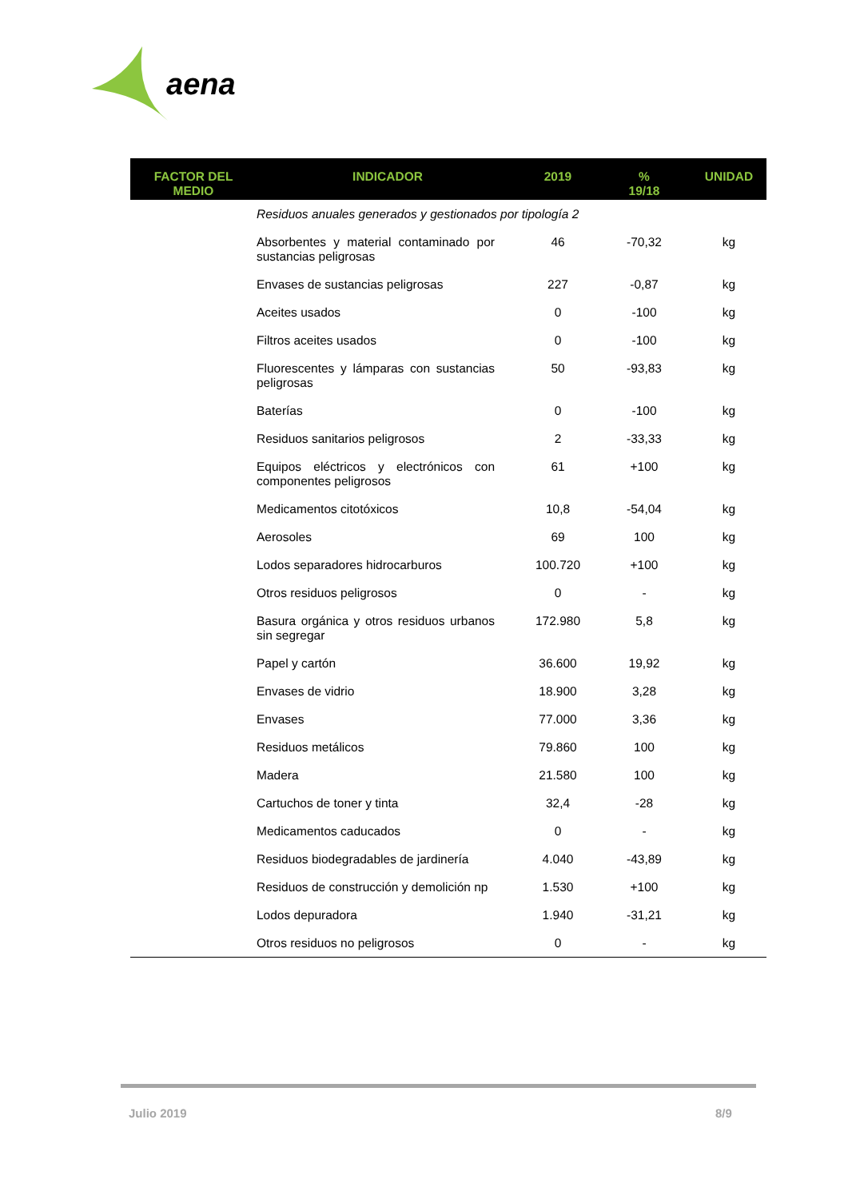aena
| FACTOR DEL MEDIO | INDICADOR | 2019 | % 19/18 | UNIDAD |
| --- | --- | --- | --- | --- |
| | Residuos anuales generados y gestionados por tipología 2 | | | |
| | Absorbentes y material contaminado por sustancias peligrosas | 46 | -70,32 | kg |
| | Envases de sustancias peligrosas | 227 | -0,87 | kg |
| | Aceites usados | 0 | -100 | kg |
| | Filtros aceites usados | 0 | -100 | kg |
| | Fluorescentes y lámparas con sustancias peligrosas | 50 | -93,83 | kg |
| | Baterías | 0 | -100 | kg |
| | Residuos sanitarios peligrosos | 2 | -33,33 | kg |
| | Equipos eléctricos y electrónicos con componentes peligrosos | 61 | +100 | kg |
| | Medicamentos citotóxicos | 10,8 | -54,04 | kg |
| | Aerosoles | 69 | 100 | kg |
| | Lodos separadores hidrocarburos | 100.720 | +100 | kg |
| | Otros residuos peligrosos | 0 | - | kg |
| | Basura orgánica y otros residuos urbanos sin segregar | 172.980 | 5,8 | kg |
| | Papel y cartón | 36.600 | 19,92 | kg |
| | Envases de vidrio | 18.900 | 3,28 | kg |
| | Envases | 77.000 | 3,36 | kg |
| | Residuos metálicos | 79.860 | 100 | kg |
| | Madera | 21.580 | 100 | kg |
| | Cartuchos de toner y tinta | 32,4 | -28 | kg |
| | Medicamentos caducados | 0 | - | kg |
| | Residuos biodegradables de jardinería | 4.040 | -43,89 | kg |
| | Residuos de construcción y demolición np | 1.530 | +100 | kg |
| | Lodos depuradora | 1.940 | -31,21 | kg |
| | Otros residuos no peligrosos | 0 | - | kg |
Julio 2019 8/9